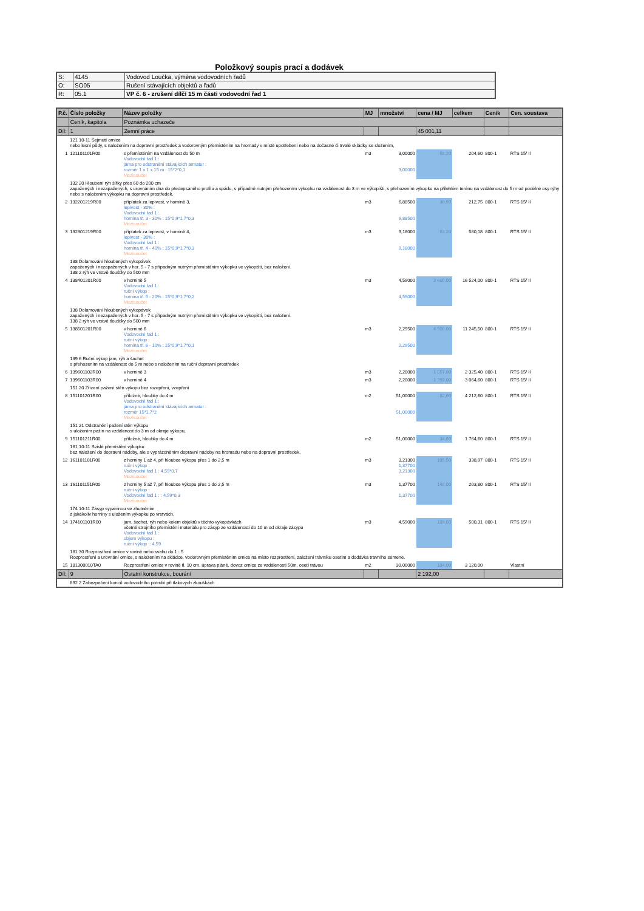Položkový soupis prací a dodávek
| S: | 4145 | Vodovod Loučka, výměna vodovodních řadů |
| O: | SO05 | Rušení stávajících objektů a řadů |
| R: | 05.1 | VP č. 6 - zrušení dílčí 15 m části vodovodní řad 1 |
| P.č. | Číslo položky | Název položky | MJ | množství | cena / MJ | celkem | Ceník | Cen. soustava |
| --- | --- | --- | --- | --- | --- | --- | --- | --- |
| | Ceník, kapitola | Poznámka uchazeče | | | | | | |
| Díl: | 1 | Zemní práce | | | 45 001,11 | | | |
| | 121 10-11 Sejmutí ornice nebo lesní půdy, s naložením na dopravní prostředek a vodorovným přemístěním na hromady v místě upotřebení nebo na dočasné či trvalé skládky se složením, | | | | | | | |
| 1 | 121101101R00 | s přemístěním na vzdálenost do 50 m Vodovodní řad 1 : jáma pro odstranění stávajících armatur : rozměr 1 x 1 x 15 m : 15*2*0,1 Mezisoučet | m3 | 3,00000 3,00000 | 68,20 | 204,60 | 800-1 | RTS 15/ II |
| | 132 20 Hloubení rýh šířky přes 60 do 200 cm zapažených i nezapažených, s urovnáním dna do předepsaného profilu a spádu, s případně nutným přehozením výkopku na vzdálenost do 3 m ve výkopišti, s přehozením výkopku na přilehlém terénu na vzdálenost do 5 m od podélné osy rýhy nebo s naložením výkopku na dopravní prostředek. | | | | | | | |
| 2 | 132201219R00 | příplatek za lepivost, v hornině 3, lepivost - 30% : Vodovodní řad 1 : hornina tř. 3 - 30% : 15*0,9*1,7*0,3 Mezisoučet | m3 | 6,88500 6,88500 | 30,90 | 212,75 | 800-1 | RTS 15/ II |
| 3 | 132301219R00 | příplatek za lepivost, v hornině 4, lepivost - 30% : Vodovodní řad 1 : hornina tř. 4 - 40% : 15*0,9*1,7*0,3 Mezisoučet | m3 | 9,18000 9,18000 | 63,20 | 580,18 | 800-1 | RTS 15/ II |
| | 138 Dolamování hloubených vykopávek zapažených i nezapažených v hor. 5 - 7 s případným nutným přemístěním výkopku ve výkopišti, bez naložení. 138 2 rýh ve vrstvě tloušťky do 500 mm | | | | | | | |
| 4 | 138401201R00 | v hornině 5 Vodovodní řad 1 : ruční výkop : hornina tř. 5 - 20% : 15*0,9*1,7*0,2 Mezisoučet | m3 | 4,59000 4,59000 | 3 600,00 | 16 524,00 | 800-1 | RTS 15/ II |
| | 138 Dolamování hloubených vykopávek zapažených i nezapažených v hor. 5 - 7 s případným nutným přemístěním výkopku ve výkopišti, bez naložení. 138 2 rýh ve vrstvě tloušťky do 500 mm | | | | | | | |
| 5 | 138501201R00 | v hornině 6 Vodovodní řad 1 : ruční výkop : hornina tř. 6 - 10% : 15*0,9*1,7*0,1 Mezisoučet | m3 | 2,29500 2,29500 | 4 900,00 | 11 245,50 | 800-1 | RTS 15/ II |
| | 139 6 Ruční výkop jam, rýh a šachet s přehozením na vzdálenost do 5 m nebo s naložením na ruční dopravní prostředek | | | | | | | |
| 6 | 139601102R00 | v hornině 3 | m3 | 2,20000 | 1 057,00 | 2 325,40 | 800-1 | RTS 15/ II |
| 7 | 139601103R00 | v hornině 4 | m3 | 2,20000 | 1 393,00 | 3 064,60 | 800-1 | RTS 15/ II |
| | 151 20 Zřízení pažení stěn výkopu bez rozepření, vzepření | | | | | | | |
| 8 | 151101201R00 | příložné, hloubky do 4 m Vodovodní řad 1 : jáma pro odstranění stávajících armatur : rozměr 15*1,7*2 Mezisoučet | m2 | 51,00000 51,00000 | 82,60 | 4 212,60 | 800-1 | RTS 15/ II |
| | 151 21 Odstranění pažení stěn výkopu s uložením pažin na vzdálenost do 3 m od okraje výkopu, | | | | | | | |
| 9 | 151101211R00 | příložné, hloubky do 4 m | m2 | 51,00000 | 34,60 | 1 764,60 | 800-1 | RTS 15/ II |
| | 161 10-11 Svislé přemístění výkopku bez naložení do dopravní nádoby, ale s vyprázdněním dopravní nádoby na hromadu nebo na dopravní prostředek, | | | | | | | |
| 12 | 161101101R00 | z horniny 1 až 4, při hloubce výkopu přes 1 do 2,5 m ruční výkop : Vodovodní řad 1 : 4,59*0,7 Mezisoučet | m3 | 3,21300 1,37700 3,21300 | 105,50 | 338,97 | 800-1 | RTS 15/ II |
| 13 | 161101151R00 | z horniny 5 až 7, při hloubce výkopu přes 1 do 2,5 m ruční výkop : Vodovodní řad 1 : : 4,59*0,3 Mezisoučet | m3 | 1,37700 1,37700 | 148,00 | 203,80 | 800-1 | RTS 15/ II |
| | 174 10-11 Zásyp sypaninou se zhutněním z jakékoliv horniny s uložením výkopku po vrstvách, | | | | | | | |
| 14 | 174101101R00 | jam, šachet, rýh nebo kolem objektů v těchto vykopávkách včetně strojního přemístění materiálu pro zásyp ze vzdálenosti do 10 m od okraje zásypu Vodovodní řad 1 : objem výkopu : ruční výkop :: 4,59 | m3 | 4,59000 | 109,00 | 500,31 | 800-1 | RTS 15/ II |
| | 181 30 Rozprostření ornice v rovině nebo svahu do 1 : 5 Rozprostření a urovnání ornice, s naložením na skládce, vodorovným přemístěním ornice na místo rozprostření, založení trávníku osetím a dodávka travního semene. | | | | | | | |
| 15 | 181300010TA0 | Rozprostření ornice v rovině tl. 10 cm, úprava pláně, dovoz ornice ze vzdálenosti 50m, osetí trávou | m2 | 30,00000 | 104,00 | 3 120,00 | | Vlastní |
| Díl: | 9 | Ostatní konstrukce, bourání | | | 2 192,00 | | | |
| | 892 2 Zabezpečení konců vodovodního potrubí při tlakových zkouškách | | | | | | | |